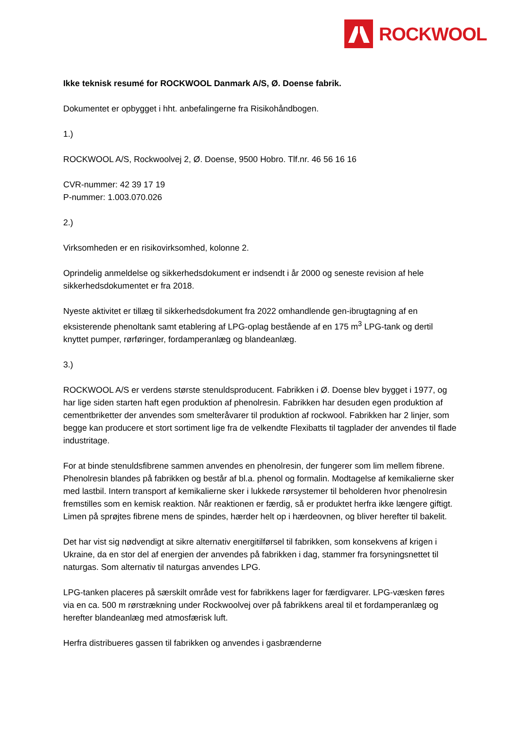ROCKWOOL
Ikke teknisk resumé for ROCKWOOL Danmark A/S, Ø. Doense fabrik.
Dokumentet er opbygget i hht. anbefalingerne fra Risikohåndbogen.
1.)
ROCKWOOL A/S, Rockwoolvej 2, Ø. Doense, 9500 Hobro. Tlf.nr. 46 56 16 16
CVR-nummer: 42 39 17 19
P-nummer: 1.003.070.026
2.)
Virksomheden er en risikovirksomhed, kolonne 2.
Oprindelig anmeldelse og sikkerhedsdokument er indsendt i år 2000 og seneste revision af hele sikkerhedsdokumentet er fra 2018.
Nyeste aktivitet er tillæg til sikkerhedsdokument fra 2022 omhandlende gen-ibrugtagning af en eksisterende phenoltank samt etablering af LPG-oplag bestående af en 175 m<sup>3</sup> LPG-tank og dertil knyttet pumper, rørføringer, fordamperanlæg og blandeanlæg.
3.)
ROCKWOOL A/S er verdens største stenuldsproducent. Fabrikken i Ø. Doense blev bygget i 1977, og har lige siden starten haft egen produktion af phenolresin. Fabrikken har desuden egen produktion af cementbriketter der anvendes som smelteråvarer til produktion af rockwool. Fabrikken har 2 linjer, som begge kan producere et stort sortiment lige fra de velkendte Flexibatts til tagplader der anvendes til flade industritage.
For at binde stenuldsfibrene sammen anvendes en phenolresin, der fungerer som lim mellem fibrene. Phenolresin blandes på fabrikken og består af bl.a. phenol og formalin. Modtagelse af kemikalierne sker med lastbil. Intern transport af kemikalierne sker i lukkede rørsystemer til beholderen hvor phenolresin fremstilles som en kemisk reaktion. Når reaktionen er færdig, så er produktet herfra ikke længere giftigt. Limen på sprøjtes fibrene mens de spindes, hærder helt op i hærdeovnen, og bliver herefter til bakelit.
Det har vist sig nødvendigt at sikre alternativ energitilførsel til fabrikken, som konsekvens af krigen i Ukraine, da en stor del af energien der anvendes på fabrikken i dag, stammer fra forsyningsnettet til naturgas. Som alternativ til naturgas anvendes LPG.
LPG-tanken placeres på særskilt område vest for fabrikkens lager for færdigvarer. LPG-væsken føres via en ca. 500 m rørstrækning under Rockwoolvej over på fabrikkens areal til et fordamperanlæg og herefter blandeanlæg med atmosfærisk luft.
Herfra distribueres gassen til fabrikken og anvendes i gasbrænderne